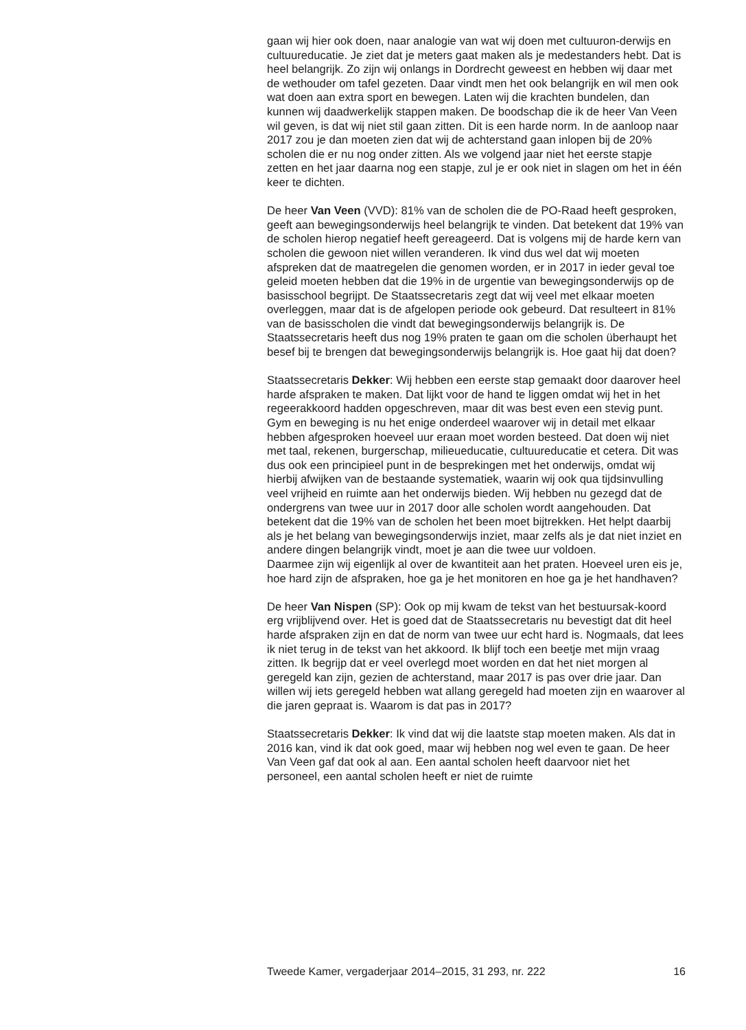gaan wij hier ook doen, naar analogie van wat wij doen met cultuuron-derwijs en cultuureducatie. Je ziet dat je meters gaat maken als je medestanders hebt. Dat is heel belangrijk. Zo zijn wij onlangs in Dordrecht geweest en hebben wij daar met de wethouder om tafel gezeten. Daar vindt men het ook belangrijk en wil men ook wat doen aan extra sport en bewegen. Laten wij die krachten bundelen, dan kunnen wij daadwerkelijk stappen maken. De boodschap die ik de heer Van Veen wil geven, is dat wij niet stil gaan zitten. Dit is een harde norm. In de aanloop naar 2017 zou je dan moeten zien dat wij de achterstand gaan inlopen bij de 20% scholen die er nu nog onder zitten. Als we volgend jaar niet het eerste stapje zetten en het jaar daarna nog een stapje, zul je er ook niet in slagen om het in één keer te dichten.
De heer Van Veen (VVD): 81% van de scholen die de PO-Raad heeft gesproken, geeft aan bewegingsonderwijs heel belangrijk te vinden. Dat betekent dat 19% van de scholen hierop negatief heeft gereageerd. Dat is volgens mij de harde kern van scholen die gewoon niet willen veranderen. Ik vind dus wel dat wij moeten afspreken dat de maatregelen die genomen worden, er in 2017 in ieder geval toe geleid moeten hebben dat die 19% in de urgentie van bewegingsonderwijs op de basisschool begrijpt. De Staatssecretaris zegt dat wij veel met elkaar moeten overleggen, maar dat is de afgelopen periode ook gebeurd. Dat resulteert in 81% van de basisscholen die vindt dat bewegingsonderwijs belangrijk is. De Staatssecretaris heeft dus nog 19% praten te gaan om die scholen überhaupt het besef bij te brengen dat bewegingsonderwijs belangrijk is. Hoe gaat hij dat doen?
Staatssecretaris Dekker: Wij hebben een eerste stap gemaakt door daarover heel harde afspraken te maken. Dat lijkt voor de hand te liggen omdat wij het in het regeerakkoord hadden opgeschreven, maar dit was best even een stevig punt. Gym en beweging is nu het enige onderdeel waarover wij in detail met elkaar hebben afgesproken hoeveel uur eraan moet worden besteed. Dat doen wij niet met taal, rekenen, burgerschap, milieueducatie, cultuureducatie et cetera. Dit was dus ook een principieel punt in de besprekingen met het onderwijs, omdat wij hierbij afwijken van de bestaande systematiek, waarin wij ook qua tijdsinvulling veel vrijheid en ruimte aan het onderwijs bieden. Wij hebben nu gezegd dat de ondergrens van twee uur in 2017 door alle scholen wordt aangehouden. Dat betekent dat die 19% van de scholen het been moet bijtrekken. Het helpt daarbij als je het belang van bewegingsonderwijs inziet, maar zelfs als je dat niet inziet en andere dingen belangrijk vindt, moet je aan die twee uur voldoen.
Daarmee zijn wij eigenlijk al over de kwantiteit aan het praten. Hoeveel uren eis je, hoe hard zijn de afspraken, hoe ga je het monitoren en hoe ga je het handhaven?
De heer Van Nispen (SP): Ook op mij kwam de tekst van het bestuursak-koord erg vrijblijvend over. Het is goed dat de Staatssecretaris nu bevestigt dat dit heel harde afspraken zijn en dat de norm van twee uur echt hard is. Nogmaals, dat lees ik niet terug in de tekst van het akkoord. Ik blijf toch een beetje met mijn vraag zitten. Ik begrijp dat er veel overlegd moet worden en dat het niet morgen al geregeld kan zijn, gezien de achterstand, maar 2017 is pas over drie jaar. Dan willen wij iets geregeld hebben wat allang geregeld had moeten zijn en waarover al die jaren gepraat is. Waarom is dat pas in 2017?
Staatssecretaris Dekker: Ik vind dat wij die laatste stap moeten maken. Als dat in 2016 kan, vind ik dat ook goed, maar wij hebben nog wel even te gaan. De heer Van Veen gaf dat ook al aan. Een aantal scholen heeft daarvoor niet het personeel, een aantal scholen heeft er niet de ruimte
Tweede Kamer, vergaderjaar 2014–2015, 31 293, nr. 222 16